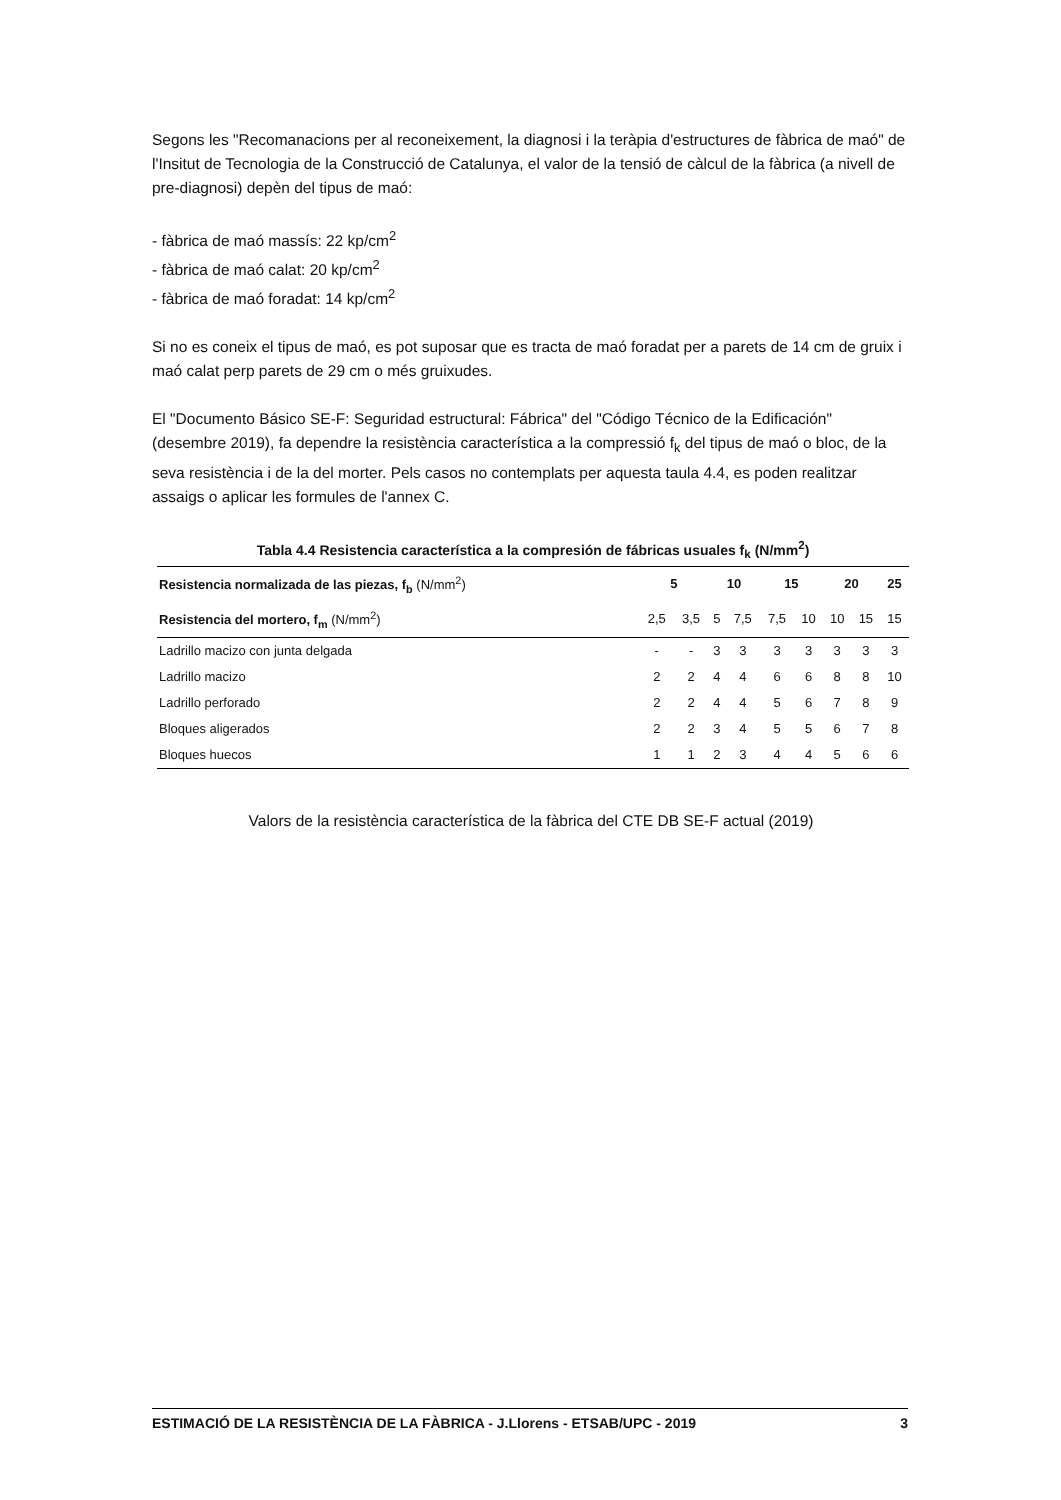Segons les "Recomanacions per al reconeixement, la diagnosi i la teràpia d'estructures de fàbrica de maó" de l'Insitut de Tecnologia de la Construcció de Catalunya, el valor de la tensió de càlcul de la fàbrica (a nivell de pre-diagnosi) depèn del tipus de maó:
- fàbrica de maó massís: 22 kp/cm<sup>2</sup>
- fàbrica de maó calat: 20 kp/cm<sup>2</sup>
- fàbrica de maó foradat: 14 kp/cm<sup>2</sup>
Si no es coneix el tipus de maó, es pot suposar que es tracta de maó foradat per a parets de 14 cm de gruix i maó calat perp parets de 29 cm o més gruixudes.
El "Documento Básico SE-F: Seguridad estructural: Fábrica" del "Código Técnico de la Edificación" (desembre 2019), fa dependre la resistència característica a la compressió f<sub>k</sub> del tipus de maó o bloc, de la seva resistència i de la del morter. Pels casos no contemplats per aquesta taula 4.4, es poden realitzar assaigs o aplicar les formules de l'annex C.
Tabla 4.4 Resistencia característica a la compresión de fábricas usuales f <sub>k</sub> (N/mm <sup>2</sup> )
| Resistencia normalizada de las piezas, f<sub>b</sub> (N/mm<sup>2</sup>) | 5 | | 10 | | 15 | | 20 | | 25 |
| --- | --- | --- | --- | --- | --- | --- | --- | --- | --- |
| Resistencia del mortero, f<sub>m</sub> (N/mm<sup>2</sup>) | 2,5 | 3,5 | 5 | 7,5 | 7,5 | 10 | 10 | 15 | 15 |
| Ladrillo macizo con junta delgada | - | - | 3 | 3 | 3 | 3 | 3 | 3 | 3 |
| Ladrillo macizo | 2 | 2 | 4 | 4 | 6 | 6 | 8 | 8 | 10 |
| Ladrillo perforado | 2 | 2 | 4 | 4 | 5 | 6 | 7 | 8 | 9 |
| Bloques aligerados | 2 | 2 | 3 | 4 | 5 | 5 | 6 | 7 | 8 |
| Bloques huecos | 1 | 1 | 2 | 3 | 4 | 4 | 5 | 6 | 6 |
Valors de la resistència característica de la fàbrica del CTE DB SE-F actual (2019)
ESTIMACIÓ DE LA RESISTÈNCIA DE LA FÀBRICA - J.Llorens - ETSAB/UPC - 2019 3